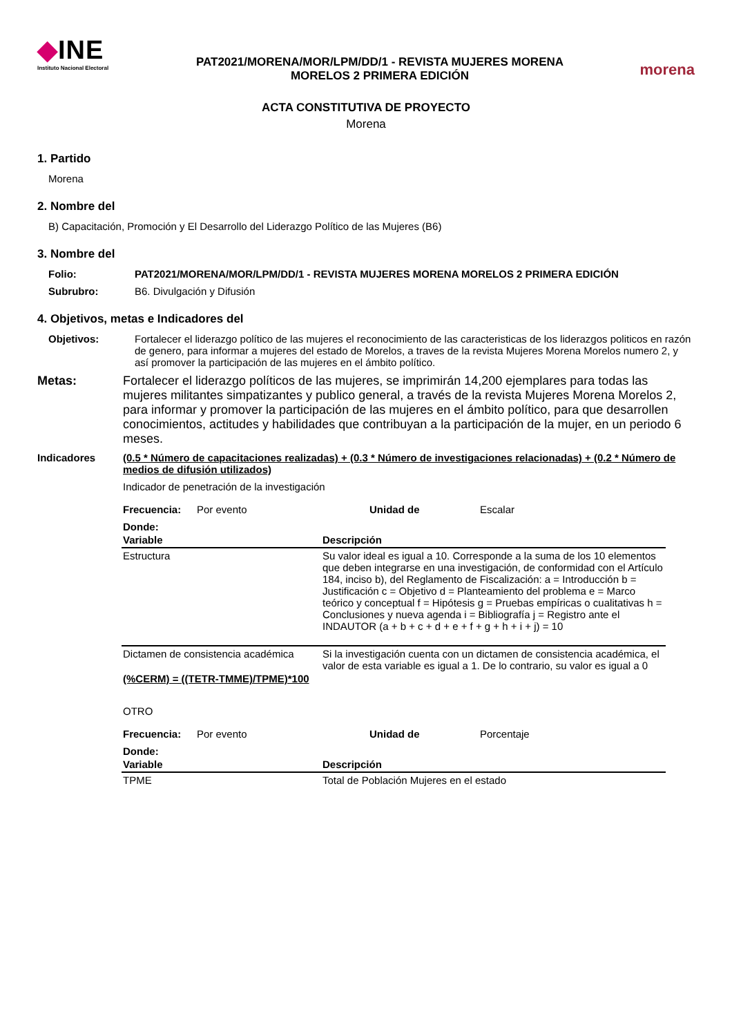◆INE
Instituto Nacional Electoral
PAT2021/MORENA/MOR/LPM/DD/1 - REVISTA MUJERES MORENA
MORELOS 2 PRIMERA EDICIÓN
morena
ACTA CONSTITUTIVA DE PROYECTO
Morena
1. Partido
Morena
2. Nombre del
B) Capacitación, Promoción y El Desarrollo del Liderazgo Político de las Mujeres (B6)
3. Nombre del
Folio: PAT2021/MORENA/MOR/LPM/DD/1 - REVISTA MUJERES MORENA MORELOS 2 PRIMERA EDICIÓN
Subrubro: B6. Divulgación y Difusión
4. Objetivos, metas e Indicadores del
Objetivos: Fortalecer el liderazgo político de las mujeres el reconocimiento de las caracteristicas de los liderazgos politicos en razón de genero, para informar a mujeres del estado de Morelos, a traves de la revista Mujeres Morena Morelos numero 2, y así promover la participación de las mujeres en el ámbito político.
Metas: Fortalecer el liderazgo políticos de las mujeres, se imprimirán 14,200 ejemplares para todas las mujeres militantes simpatizantes y publico general, a través de la revista Mujeres Morena Morelos 2, para informar y promover la participación de las mujeres en el ámbito político, para que desarrollen conocimientos, actitudes y habilidades que contribuyan a la participación de la mujer, en un periodo 6 meses.
Indicadores (0.5 * Número de capacitaciones realizadas) + (0.3 * Número de investigaciones relacionadas) + (0.2 * Número de medios de difusión utilizados)
Indicador de penetración de la investigación
Frecuencia: Por evento Unidad de Escalar
Donde:
| Variable | Descripción |
| --- | --- |
| Estructura | Su valor ideal es igual a 10. Corresponde a la suma de los 10 elementos que deben integrarse en una investigación, de conformidad con el Artículo 184, inciso b), del Reglamento de Fiscalización: a = Introducción b = Justificación c = Objetivo d = Planteamiento del problema e = Marco teórico y conceptual f = Hipótesis g = Pruebas empíricas o cualitativas h = Conclusiones y nueva agenda i = Bibliografía j = Registro ante el INDAUTOR (a + b + c + d + e + f + g + h + i + j) = 10 |
| Dictamen de consistencia académica | Si la investigación cuenta con un dictamen de consistencia académica, el valor de esta variable es igual a 1. De lo contrario, su valor es igual a 0 |
(%CERM) = ((TETR-TMME)/TPME)*100
OTRO
Frecuencia: Por evento Unidad de Porcentaje
Donde:
| Variable | Descripción |
| --- | --- |
| TPME | Total de Población Mujeres en el estado |